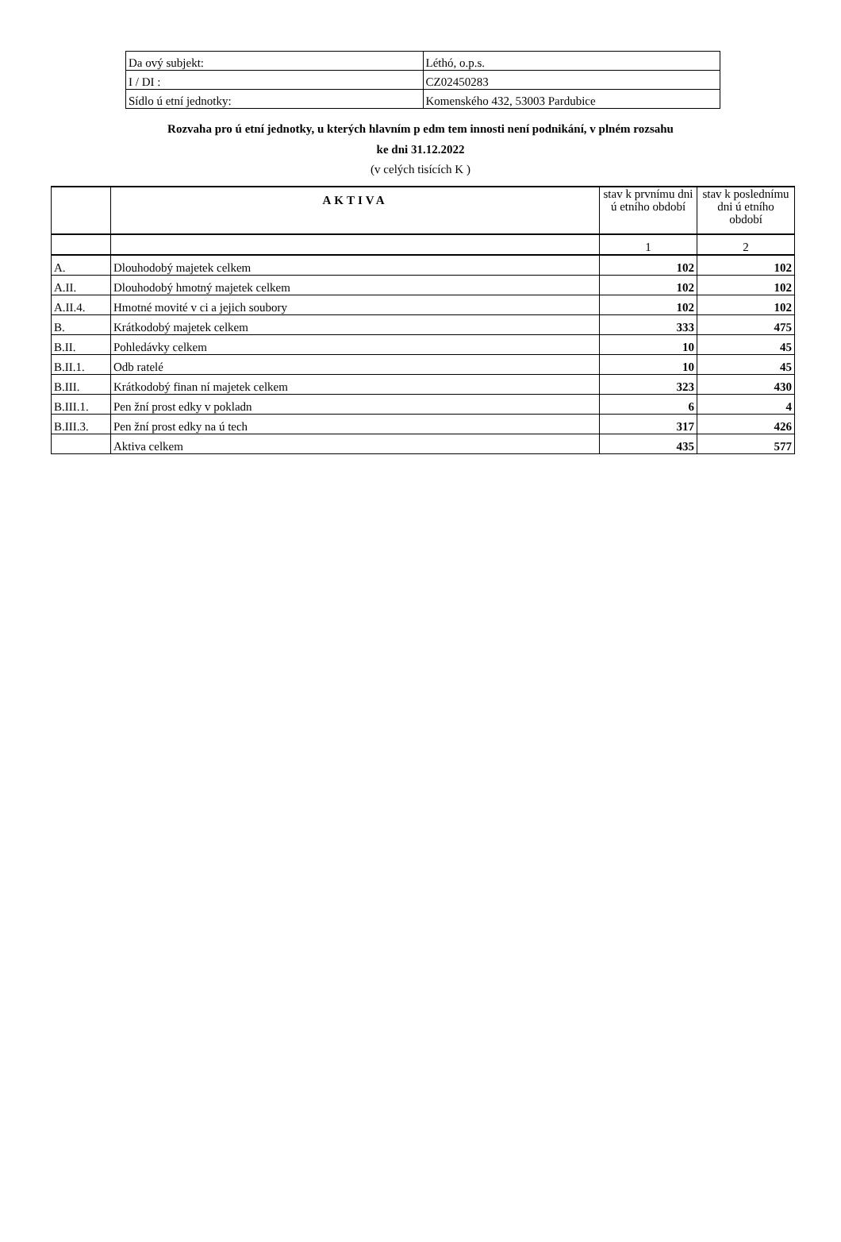| Da ový subjekt: | Léthó, o.p.s. |
| I / DI : | CZ02450283 |
| Sídlo ú etní jednotky: | Komenského 432, 53003 Pardubice |
Rozvaha pro ú etní jednotky, u kterých hlavním p edm tem innosti není podnikání, v plném rozsahu
ke dni 31.12.2022
(v celých tisících K )
| | AKTIVA | stav k prvnímu dni ú etního období | stav k poslednímu dni ú etního období |
| --- | --- | --- | --- |
| | | 1 | 2 |
| A. | Dlouhodobý majetek celkem | 102 | 102 |
| A.II. | Dlouhodobý hmotný majetek celkem | 102 | 102 |
| A.II.4. | Hmotné movité v ci a jejich soubory | 102 | 102 |
| B. | Krátkodobý majetek celkem | 333 | 475 |
| B.II. | Pohledávky celkem | 10 | 45 |
| B.II.1. | Odb ratelé | 10 | 45 |
| B.III. | Krátkodobý finan ní majetek celkem | 323 | 430 |
| B.III.1. | Pen žní prost edky v pokladn | 6 | 4 |
| B.III.3. | Pen žní prost edky na ú tech | 317 | 426 |
| | Aktiva celkem | 435 | 577 |